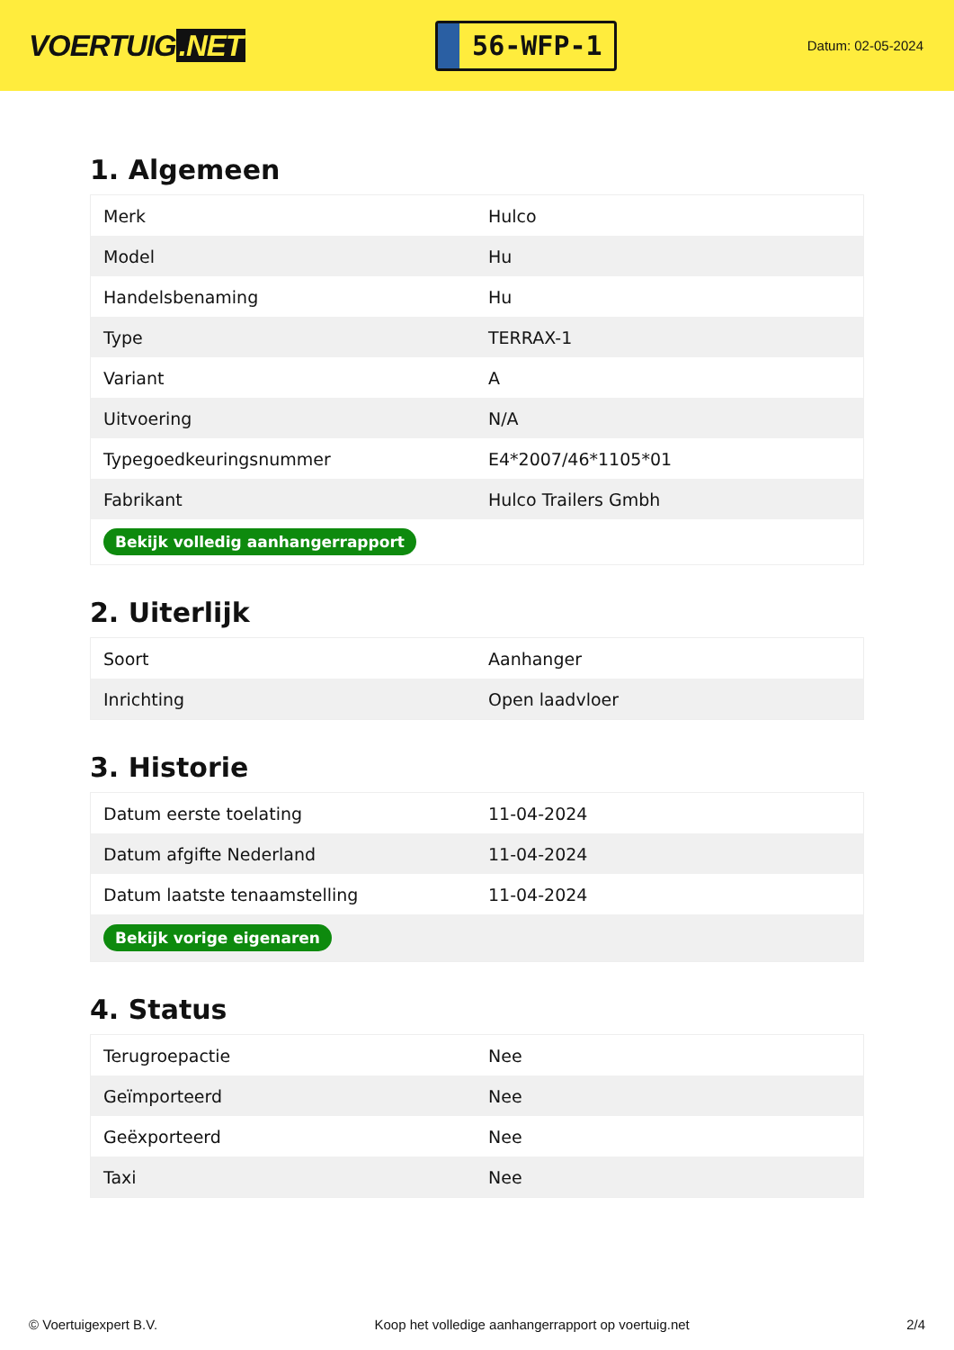VOERTUIG.NET
56-WFP-1
Datum: 02-05-2024
1. Algemeen
| Merk | Hulco |
| Model | Hu |
| Handelsbenaming | Hu |
| Type | TERRAX-1 |
| Variant | A |
| Uitvoering | N/A |
| Typegoedkeuringsnummer | E4*2007/46*1105*01 |
| Fabrikant | Hulco Trailers Gmbh |
| Bekijk volledig aanhangerrapport | |
2. Uiterlijk
| Soort | Aanhanger |
| Inrichting | Open laadvloer |
3. Historie
| Datum eerste toelating | 11-04-2024 |
| Datum afgifte Nederland | 11-04-2024 |
| Datum laatste tenaamstelling | 11-04-2024 |
| Bekijk vorige eigenaren | |
4. Status
| Terugroepactie | Nee |
| Geïmporteerd | Nee |
| Geëxporteerd | Nee |
| Taxi | Nee |
© Voertuigexpert B.V. Koop het volledige aanhangerrapport op voertuig.net 2/4